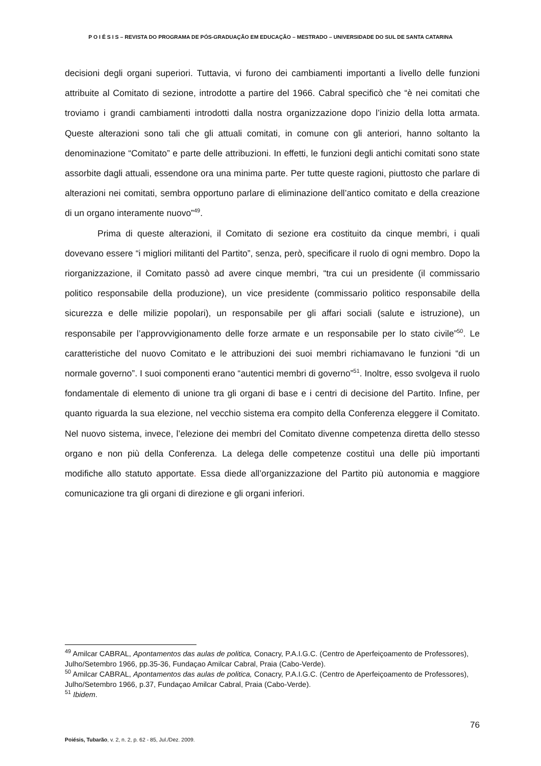P O I É S I S – REVISTA DO PROGRAMA DE PÓS-GRADUAÇÃO EM EDUCAÇÃO – MESTRADO – UNIVERSIDADE DO SUL DE SANTA CATARINA
decisioni degli organi superiori. Tuttavia, vi furono dei cambiamenti importanti a livello delle funzioni attribuite al Comitato di sezione, introdotte a partire del 1966. Cabral specificò che “è nei comitati che troviamo i grandi cambiamenti introdotti dalla nostra organizzazione dopo l’inizio della lotta armata. Queste alterazioni sono tali che gli attuali comitati, in comune con gli anteriori, hanno soltanto la denominazione “Comitato” e parte delle attribuzioni. In effetti, le funzioni degli antichi comitati sono state assorbite dagli attuali, essendone ora una minima parte. Per tutte queste ragioni, piuttosto che parlare di alterazioni nei comitati, sembra opportuno parlare di eliminazione dell’antico comitato e della creazione di un organo interamente nuovo”<sup>49</sup>.
Prima di queste alterazioni, il Comitato di sezione era costituito da cinque membri, i quali dovevano essere “i migliori militanti del Partito”, senza, però, specificare il ruolo di ogni membro. Dopo la riorganizzazione, il Comitato passò ad avere cinque membri, “tra cui un presidente (il commissario politico responsabile della produzione), un vice presidente (commissario politico responsabile della sicurezza e delle milizie popolari), un responsabile per gli affari sociali (salute e istruzione), un responsabile per l’approvvigionamento delle forze armate e un responsabile per lo stato civile”<sup>50</sup>. Le caratteristiche del nuovo Comitato e le attribuzioni dei suoi membri richiamavano le funzioni “di un normale governo”. I suoi componenti erano “autentici membri di governo”<sup>51</sup>. Inoltre, esso svolgeva il ruolo fondamentale di elemento di unione tra gli organi di base e i centri di decisione del Partito. Infine, per quanto riguarda la sua elezione, nel vecchio sistema era compito della Conferenza eleggere il Comitato. Nel nuovo sistema, invece, l’elezione dei membri del Comitato divenne competenza diretta dello stesso organo e non più della Conferenza. La delega delle competenze costituì una delle più importanti modifiche allo statuto apportate. Essa diede all’organizzazione del Partito più autonomia e maggiore comunicazione tra gli organi di direzione e gli organi inferiori.
<sup>49</sup> Amilcar CABRAL, Apontamentos das aulas de politica, Conacry, P.A.I.G.C. (Centro de Aperfeiçoamento de Professores), Julho/Setembro 1966, pp.35-36, Fundaçao Amilcar Cabral, Praia (Cabo-Verde).
<sup>50</sup> Amilcar CABRAL, Apontamentos das aulas de politica, Conacry, P.A.I.G.C. (Centro de Aperfeiçoamento de Professores), Julho/Setembro 1966, p.37, Fundaçao Amilcar Cabral, Praia (Cabo-Verde).
<sup>51</sup> Ibidem.
76
Poiésis, Tubarão, v. 2, n. 2, p. 62 - 85, Jul./Dez. 2009.